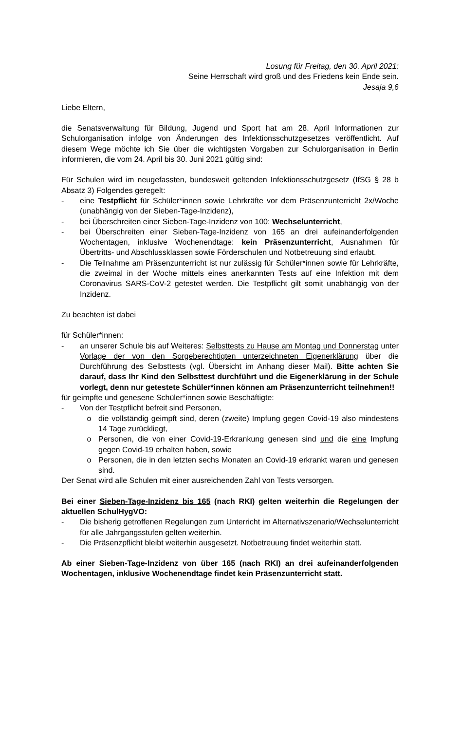Losung für Freitag, den 30. April 2021:
Seine Herrschaft wird groß und des Friedens kein Ende sein.
Jesaja 9,6
Liebe Eltern,
die Senatsverwaltung für Bildung, Jugend und Sport hat am 28. April Informationen zur Schulorganisation infolge von Änderungen des Infektionsschutzgesetzes veröffentlicht. Auf diesem Wege möchte ich Sie über die wichtigsten Vorgaben zur Schulorganisation in Berlin informieren, die vom 24. April bis 30. Juni 2021 gültig sind:
Für Schulen wird im neugefassten, bundesweit geltenden Infektionsschutzgesetz (IfSG § 28 b Absatz 3) Folgendes geregelt:
- eine Testpflicht für Schüler*innen sowie Lehrkräfte vor dem Präsenzunterricht 2x/Woche (unabhängig von der Sieben-Tage-Inzidenz),
- bei Überschreiten einer Sieben-Tage-Inzidenz von 100: Wechselunterricht,
- bei Überschreiten einer Sieben-Tage-Inzidenz von 165 an drei aufeinanderfolgenden Wochentagen, inklusive Wochenendtage: kein Präsenzunterricht, Ausnahmen für Übertritts- und Abschlussklassen sowie Förderschulen und Notbetreuung sind erlaubt.
- Die Teilnahme am Präsenzunterricht ist nur zulässig für Schüler*innen sowie für Lehrkräfte, die zweimal in der Woche mittels eines anerkannten Tests auf eine Infektion mit dem Coronavirus SARS-CoV-2 getestet werden. Die Testpflicht gilt somit unabhängig von der Inzidenz.
Zu beachten ist dabei
für Schüler*innen:
- an unserer Schule bis auf Weiteres: Selbsttests zu Hause am Montag und Donnerstag unter Vorlage der von den Sorgeberechtigten unterzeichneten Eigenerklärung über die Durchführung des Selbsttests (vgl. Übersicht im Anhang dieser Mail). Bitte achten Sie darauf, dass Ihr Kind den Selbsttest durchführt und die Eigenerklärung in der Schule vorlegt, denn nur getestete Schüler*innen können am Präsenzunterricht teilnehmen!!
für geimpfte und genesene Schüler*innen sowie Beschäftigte:
- Von der Testpflicht befreit sind Personen,
o die vollständig geimpft sind, deren (zweite) Impfung gegen Covid-19 also mindestens 14 Tage zurückliegt,
o Personen, die von einer Covid-19-Erkrankung genesen sind und die eine Impfung gegen Covid-19 erhalten haben, sowie
o Personen, die in den letzten sechs Monaten an Covid-19 erkrankt waren und genesen sind.
Der Senat wird alle Schulen mit einer ausreichenden Zahl von Tests versorgen.
Bei einer Sieben-Tage-Inzidenz bis 165 (nach RKI) gelten weiterhin die Regelungen der aktuellen SchulHygVO:
- Die bisherig getroffenen Regelungen zum Unterricht im Alternativszenario/Wechselunterricht für alle Jahrgangsstufen gelten weiterhin.
- Die Präsenzpflicht bleibt weiterhin ausgesetzt. Notbetreuung findet weiterhin statt.
Ab einer Sieben-Tage-Inzidenz von über 165 (nach RKI) an drei aufeinanderfolgenden Wochentagen, inklusive Wochenendtage findet kein Präsenzunterricht statt.